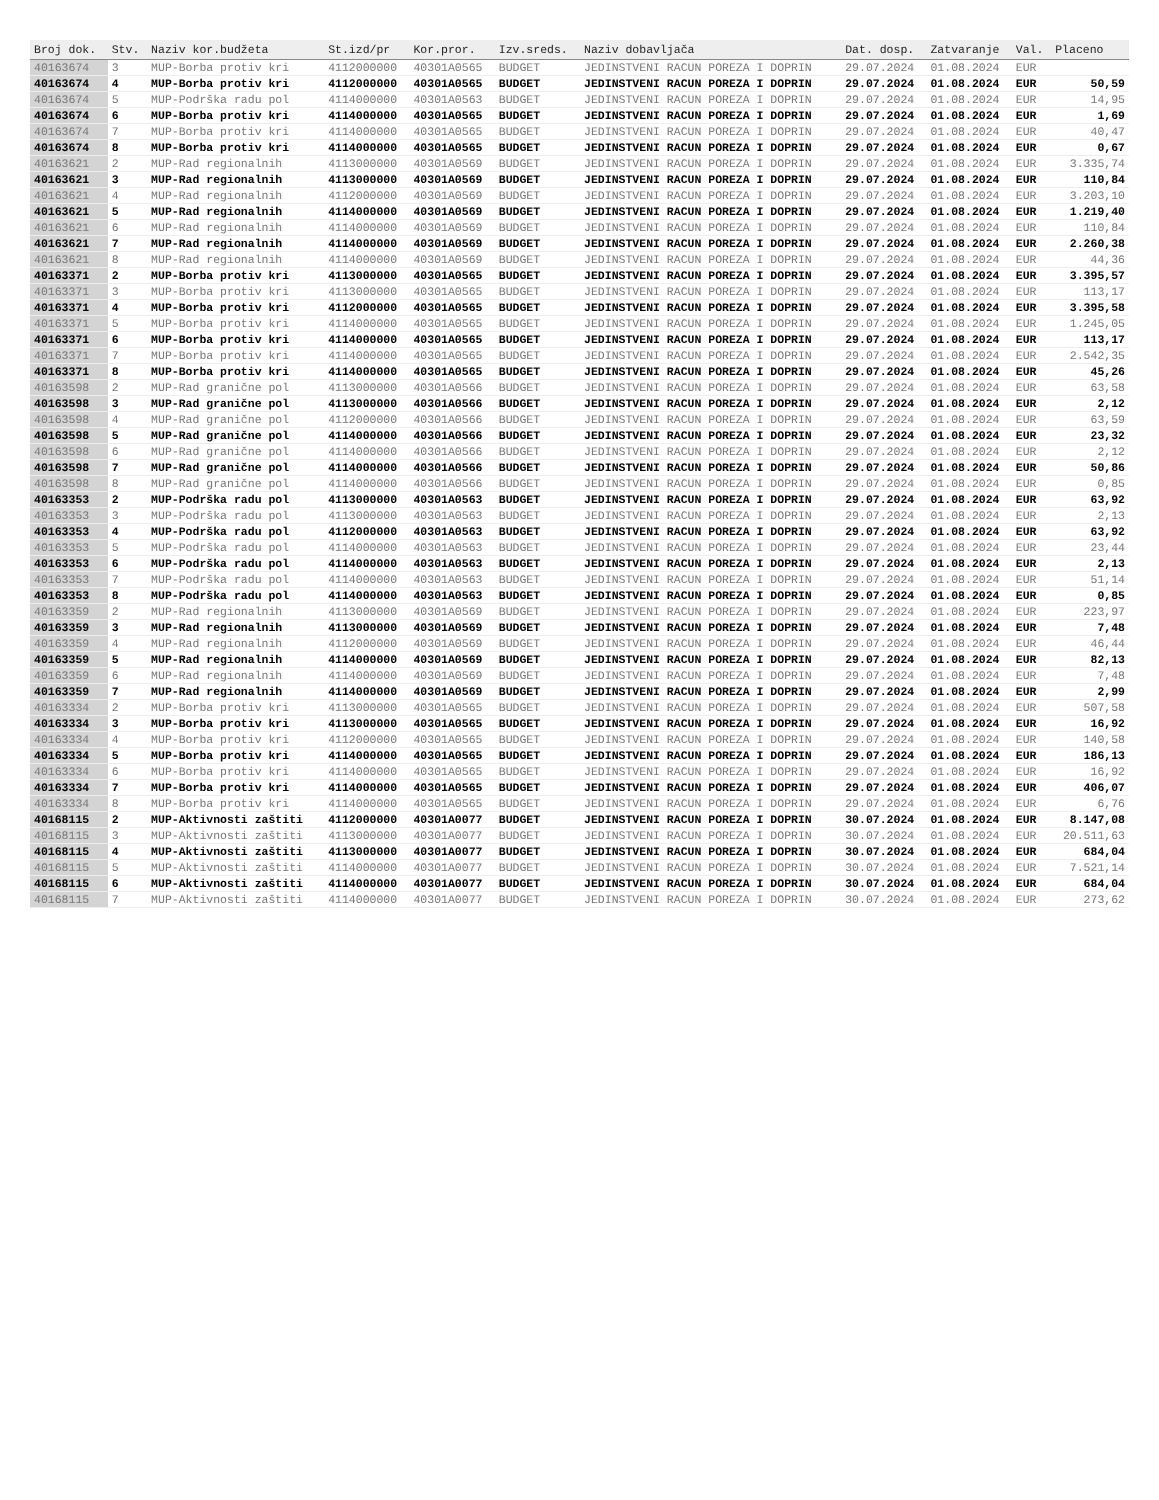| Broj dok. | Stv. | Naziv kor.budžeta | St.izd/pr | Kor.pror. | Izv.sreds. | Naziv dobavljača | Dat. dosp. | Zatvaranje | Val. | Placeno |
| --- | --- | --- | --- | --- | --- | --- | --- | --- | --- | --- |
| 40163674 | 3 | MUP-Borba protiv kri | 4112000000 | 40301A0565 | BUDGET | JEDINSTVENI RACUN POREZA I DOPRIN | 29.07.2024 | 01.08.2024 | EUR | |
| 40163674 | 4 | MUP-Borba protiv kri | 4112000000 | 40301A0565 | BUDGET | JEDINSTVENI RACUN POREZA I DOPRIN | 29.07.2024 | 01.08.2024 | EUR | 50,59 |
| 40163674 | 5 | MUP-Podrška radu pol | 4114000000 | 40301A0563 | BUDGET | JEDINSTVENI RACUN POREZA I DOPRIN | 29.07.2024 | 01.08.2024 | EUR | 14,95 |
| 40163674 | 6 | MUP-Borba protiv kri | 4114000000 | 40301A0565 | BUDGET | JEDINSTVENI RACUN POREZA I DOPRIN | 29.07.2024 | 01.08.2024 | EUR | 1,69 |
| 40163674 | 7 | MUP-Borba protiv kri | 4114000000 | 40301A0565 | BUDGET | JEDINSTVENI RACUN POREZA I DOPRIN | 29.07.2024 | 01.08.2024 | EUR | 40,47 |
| 40163674 | 8 | MUP-Borba protiv kri | 4114000000 | 40301A0565 | BUDGET | JEDINSTVENI RACUN POREZA I DOPRIN | 29.07.2024 | 01.08.2024 | EUR | 0,67 |
| 40163621 | 2 | MUP-Rad regionalnih | 4113000000 | 40301A0569 | BUDGET | JEDINSTVENI RACUN POREZA I DOPRIN | 29.07.2024 | 01.08.2024 | EUR | 3.335,74 |
| 40163621 | 3 | MUP-Rad regionalnih | 4113000000 | 40301A0569 | BUDGET | JEDINSTVENI RACUN POREZA I DOPRIN | 29.07.2024 | 01.08.2024 | EUR | 110,84 |
| 40163621 | 4 | MUP-Rad regionalnih | 4112000000 | 40301A0569 | BUDGET | JEDINSTVENI RACUN POREZA I DOPRIN | 29.07.2024 | 01.08.2024 | EUR | 3.203,10 |
| 40163621 | 5 | MUP-Rad regionalnih | 4114000000 | 40301A0569 | BUDGET | JEDINSTVENI RACUN POREZA I DOPRIN | 29.07.2024 | 01.08.2024 | EUR | 1.219,40 |
| 40163621 | 6 | MUP-Rad regionalnih | 4114000000 | 40301A0569 | BUDGET | JEDINSTVENI RACUN POREZA I DOPRIN | 29.07.2024 | 01.08.2024 | EUR | 110,84 |
| 40163621 | 7 | MUP-Rad regionalnih | 4114000000 | 40301A0569 | BUDGET | JEDINSTVENI RACUN POREZA I DOPRIN | 29.07.2024 | 01.08.2024 | EUR | 2.260,38 |
| 40163621 | 8 | MUP-Rad regionalnih | 4114000000 | 40301A0569 | BUDGET | JEDINSTVENI RACUN POREZA I DOPRIN | 29.07.2024 | 01.08.2024 | EUR | 44,36 |
| 40163371 | 2 | MUP-Borba protiv kri | 4113000000 | 40301A0565 | BUDGET | JEDINSTVENI RACUN POREZA I DOPRIN | 29.07.2024 | 01.08.2024 | EUR | 3.395,57 |
| 40163371 | 3 | MUP-Borba protiv kri | 4113000000 | 40301A0565 | BUDGET | JEDINSTVENI RACUN POREZA I DOPRIN | 29.07.2024 | 01.08.2024 | EUR | 113,17 |
| 40163371 | 4 | MUP-Borba protiv kri | 4112000000 | 40301A0565 | BUDGET | JEDINSTVENI RACUN POREZA I DOPRIN | 29.07.2024 | 01.08.2024 | EUR | 3.395,58 |
| 40163371 | 5 | MUP-Borba protiv kri | 4114000000 | 40301A0565 | BUDGET | JEDINSTVENI RACUN POREZA I DOPRIN | 29.07.2024 | 01.08.2024 | EUR | 1.245,05 |
| 40163371 | 6 | MUP-Borba protiv kri | 4114000000 | 40301A0565 | BUDGET | JEDINSTVENI RACUN POREZA I DOPRIN | 29.07.2024 | 01.08.2024 | EUR | 113,17 |
| 40163371 | 7 | MUP-Borba protiv kri | 4114000000 | 40301A0565 | BUDGET | JEDINSTVENI RACUN POREZA I DOPRIN | 29.07.2024 | 01.08.2024 | EUR | 2.542,35 |
| 40163371 | 8 | MUP-Borba protiv kri | 4114000000 | 40301A0565 | BUDGET | JEDINSTVENI RACUN POREZA I DOPRIN | 29.07.2024 | 01.08.2024 | EUR | 45,26 |
| 40163598 | 2 | MUP-Rad granične pol | 4113000000 | 40301A0566 | BUDGET | JEDINSTVENI RACUN POREZA I DOPRIN | 29.07.2024 | 01.08.2024 | EUR | 63,58 |
| 40163598 | 3 | MUP-Rad granične pol | 4113000000 | 40301A0566 | BUDGET | JEDINSTVENI RACUN POREZA I DOPRIN | 29.07.2024 | 01.08.2024 | EUR | 2,12 |
| 40163598 | 4 | MUP-Rad granične pol | 4112000000 | 40301A0566 | BUDGET | JEDINSTVENI RACUN POREZA I DOPRIN | 29.07.2024 | 01.08.2024 | EUR | 63,59 |
| 40163598 | 5 | MUP-Rad granične pol | 4114000000 | 40301A0566 | BUDGET | JEDINSTVENI RACUN POREZA I DOPRIN | 29.07.2024 | 01.08.2024 | EUR | 23,32 |
| 40163598 | 6 | MUP-Rad granične pol | 4114000000 | 40301A0566 | BUDGET | JEDINSTVENI RACUN POREZA I DOPRIN | 29.07.2024 | 01.08.2024 | EUR | 2,12 |
| 40163598 | 7 | MUP-Rad granične pol | 4114000000 | 40301A0566 | BUDGET | JEDINSTVENI RACUN POREZA I DOPRIN | 29.07.2024 | 01.08.2024 | EUR | 50,86 |
| 40163598 | 8 | MUP-Rad granične pol | 4114000000 | 40301A0566 | BUDGET | JEDINSTVENI RACUN POREZA I DOPRIN | 29.07.2024 | 01.08.2024 | EUR | 0,85 |
| 40163353 | 2 | MUP-Podrška radu pol | 4113000000 | 40301A0563 | BUDGET | JEDINSTVENI RACUN POREZA I DOPRIN | 29.07.2024 | 01.08.2024 | EUR | 63,92 |
| 40163353 | 3 | MUP-Podrška radu pol | 4113000000 | 40301A0563 | BUDGET | JEDINSTVENI RACUN POREZA I DOPRIN | 29.07.2024 | 01.08.2024 | EUR | 2,13 |
| 40163353 | 4 | MUP-Podrška radu pol | 4112000000 | 40301A0563 | BUDGET | JEDINSTVENI RACUN POREZA I DOPRIN | 29.07.2024 | 01.08.2024 | EUR | 63,92 |
| 40163353 | 5 | MUP-Podrška radu pol | 4114000000 | 40301A0563 | BUDGET | JEDINSTVENI RACUN POREZA I DOPRIN | 29.07.2024 | 01.08.2024 | EUR | 23,44 |
| 40163353 | 6 | MUP-Podrška radu pol | 4114000000 | 40301A0563 | BUDGET | JEDINSTVENI RACUN POREZA I DOPRIN | 29.07.2024 | 01.08.2024 | EUR | 2,13 |
| 40163353 | 7 | MUP-Podrška radu pol | 4114000000 | 40301A0563 | BUDGET | JEDINSTVENI RACUN POREZA I DOPRIN | 29.07.2024 | 01.08.2024 | EUR | 51,14 |
| 40163353 | 8 | MUP-Podrška radu pol | 4114000000 | 40301A0563 | BUDGET | JEDINSTVENI RACUN POREZA I DOPRIN | 29.07.2024 | 01.08.2024 | EUR | 0,85 |
| 40163359 | 2 | MUP-Rad regionalnih | 4113000000 | 40301A0569 | BUDGET | JEDINSTVENI RACUN POREZA I DOPRIN | 29.07.2024 | 01.08.2024 | EUR | 223,97 |
| 40163359 | 3 | MUP-Rad regionalnih | 4113000000 | 40301A0569 | BUDGET | JEDINSTVENI RACUN POREZA I DOPRIN | 29.07.2024 | 01.08.2024 | EUR | 7,48 |
| 40163359 | 4 | MUP-Rad regionalnih | 4112000000 | 40301A0569 | BUDGET | JEDINSTVENI RACUN POREZA I DOPRIN | 29.07.2024 | 01.08.2024 | EUR | 46,44 |
| 40163359 | 5 | MUP-Rad regionalnih | 4114000000 | 40301A0569 | BUDGET | JEDINSTVENI RACUN POREZA I DOPRIN | 29.07.2024 | 01.08.2024 | EUR | 82,13 |
| 40163359 | 6 | MUP-Rad regionalnih | 4114000000 | 40301A0569 | BUDGET | JEDINSTVENI RACUN POREZA I DOPRIN | 29.07.2024 | 01.08.2024 | EUR | 7,48 |
| 40163359 | 7 | MUP-Rad regionalnih | 4114000000 | 40301A0569 | BUDGET | JEDINSTVENI RACUN POREZA I DOPRIN | 29.07.2024 | 01.08.2024 | EUR | 2,99 |
| 40163334 | 2 | MUP-Borba protiv kri | 4113000000 | 40301A0565 | BUDGET | JEDINSTVENI RACUN POREZA I DOPRIN | 29.07.2024 | 01.08.2024 | EUR | 507,58 |
| 40163334 | 3 | MUP-Borba protiv kri | 4113000000 | 40301A0565 | BUDGET | JEDINSTVENI RACUN POREZA I DOPRIN | 29.07.2024 | 01.08.2024 | EUR | 16,92 |
| 40163334 | 4 | MUP-Borba protiv kri | 4112000000 | 40301A0565 | BUDGET | JEDINSTVENI RACUN POREZA I DOPRIN | 29.07.2024 | 01.08.2024 | EUR | 140,58 |
| 40163334 | 5 | MUP-Borba protiv kri | 4114000000 | 40301A0565 | BUDGET | JEDINSTVENI RACUN POREZA I DOPRIN | 29.07.2024 | 01.08.2024 | EUR | 186,13 |
| 40163334 | 6 | MUP-Borba protiv kri | 4114000000 | 40301A0565 | BUDGET | JEDINSTVENI RACUN POREZA I DOPRIN | 29.07.2024 | 01.08.2024 | EUR | 16,92 |
| 40163334 | 7 | MUP-Borba protiv kri | 4114000000 | 40301A0565 | BUDGET | JEDINSTVENI RACUN POREZA I DOPRIN | 29.07.2024 | 01.08.2024 | EUR | 406,07 |
| 40163334 | 8 | MUP-Borba protiv kri | 4114000000 | 40301A0565 | BUDGET | JEDINSTVENI RACUN POREZA I DOPRIN | 29.07.2024 | 01.08.2024 | EUR | 6,76 |
| 40168115 | 2 | MUP-Aktivnosti zaštiti | 4112000000 | 40301A0077 | BUDGET | JEDINSTVENI RACUN POREZA I DOPRIN | 30.07.2024 | 01.08.2024 | EUR | 8.147,08 |
| 40168115 | 3 | MUP-Aktivnosti zaštiti | 4113000000 | 40301A0077 | BUDGET | JEDINSTVENI RACUN POREZA I DOPRIN | 30.07.2024 | 01.08.2024 | EUR | 20.511,63 |
| 40168115 | 4 | MUP-Aktivnosti zaštiti | 4113000000 | 40301A0077 | BUDGET | JEDINSTVENI RACUN POREZA I DOPRIN | 30.07.2024 | 01.08.2024 | EUR | 684,04 |
| 40168115 | 5 | MUP-Aktivnosti zaštiti | 4114000000 | 40301A0077 | BUDGET | JEDINSTVENI RACUN POREZA I DOPRIN | 30.07.2024 | 01.08.2024 | EUR | 7.521,14 |
| 40168115 | 6 | MUP-Aktivnosti zaštiti | 4114000000 | 40301A0077 | BUDGET | JEDINSTVENI RACUN POREZA I DOPRIN | 30.07.2024 | 01.08.2024 | EUR | 684,04 |
| 40168115 | 7 | MUP-Aktivnosti zaštiti | 4114000000 | 40301A0077 | BUDGET | JEDINSTVENI RACUN POREZA I DOPRIN | 30.07.2024 | 01.08.2024 | EUR | 273,62 |